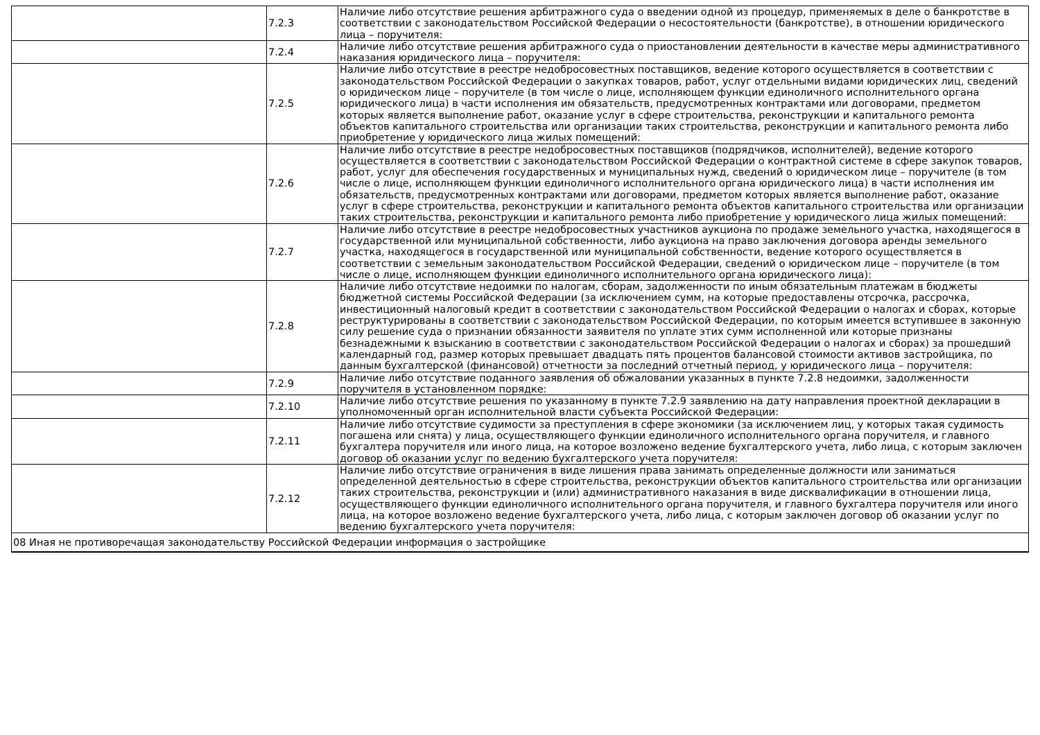| | 7.2.3 | Наличие либо отсутствие решения арбитражного суда о введении одной из процедур, применяемых в деле о банкротстве в соответствии с законодательством Российской Федерации о несостоятельности (банкротстве), в отношении юридического лица – поручителя: |
| | 7.2.4 | Наличие либо отсутствие решения арбитражного суда о приостановлении деятельности в качестве меры административного наказания юридического лица – поручителя: |
| | 7.2.5 | Наличие либо отсутствие в реестре недобросовестных поставщиков, ведение которого осуществляется в соответствии с законодательством Российской Федерации о закупках товаров, работ, услуг отдельными видами юридических лиц, сведений о юридическом лице – поручителе (в том числе о лице, исполняющем функции единоличного исполнительного органа юридического лица) в части исполнения им обязательств, предусмотренных контрактами или договорами, предметом которых является выполнение работ, оказание услуг в сфере строительства, реконструкции и капитального ремонта объектов капитального строительства или организации таких строительства, реконструкции и капитального ремонта либо приобретение у юридического лица жилых помещений: |
| | 7.2.6 | Наличие либо отсутствие в реестре недобросовестных поставщиков (подрядчиков, исполнителей), ведение которого осуществляется в соответствии с законодательством Российской Федерации о контрактной системе в сфере закупок товаров, работ, услуг для обеспечения государственных и муниципальных нужд, сведений о юридическом лице – поручителе (в том числе о лице, исполняющем функции единоличного исполнительного органа юридического лица) в части исполнения им обязательств, предусмотренных контрактами или договорами, предметом которых является выполнение работ, оказание услуг в сфере строительства, реконструкции и капитального ремонта объектов капитального строительства или организации таких строительства, реконструкции и капитального ремонта либо приобретение у юридического лица жилых помещений: |
| | 7.2.7 | Наличие либо отсутствие в реестре недобросовестных участников аукциона по продаже земельного участка, находящегося в государственной или муниципальной собственности, либо аукциона на право заключения договора аренды земельного участка, находящегося в государственной или муниципальной собственности, ведение которого осуществляется в соответствии с земельным законодательством Российской Федерации, сведений о юридическом лице – поручителе (в том числе о лице, исполняющем функции единоличного исполнительного органа юридического лица): |
| | 7.2.8 | Наличие либо отсутствие недоимки по налогам, сборам, задолженности по иным обязательным платежам в бюджеты бюджетной системы Российской Федерации (за исключением сумм, на которые предоставлены отсрочка, рассрочка, инвестиционный налоговый кредит в соответствии с законодательством Российской Федерации о налогах и сборах, которые реструктурированы в соответствии с законодательством Российской Федерации, по которым имеется вступившее в законную силу решение суда о признании обязанности заявителя по уплате этих сумм исполненной или которые признаны безнадежными к взысканию в соответствии с законодательством Российской Федерации о налогах и сборах) за прошедший календарный год, размер которых превышает двадцать пять процентов балансовой стоимости активов застройщика, по данным бухгалтерской (финансовой) отчетности за последний отчетный период, у юридического лица – поручителя: |
| | 7.2.9 | Наличие либо отсутствие поданного заявления об обжаловании указанных в пункте 7.2.8 недоимки, задолженности поручителя в установленном порядке: |
| | 7.2.10 | Наличие либо отсутствие решения по указанному в пункте 7.2.9 заявлению на дату направления проектной декларации в уполномоченный орган исполнительной власти субъекта Российской Федерации: |
| | 7.2.11 | Наличие либо отсутствие судимости за преступления в сфере экономики (за исключением лиц, у которых такая судимость погашена или снята) у лица, осуществляющего функции единоличного исполнительного органа поручителя, и главного бухгалтера поручителя или иного лица, на которое возложено ведение бухгалтерского учета, либо лица, с которым заключен договор об оказании услуг по ведению бухгалтерского учета поручителя: |
| | 7.2.12 | Наличие либо отсутствие ограничения в виде лишения права занимать определенные должности или заниматься определенной деятельностью в сфере строительства, реконструкции объектов капитального строительства или организации таких строительства, реконструкции и (или) административного наказания в виде дисквалификации в отношении лица, осуществляющего функции единоличного исполнительного органа поручителя, и главного бухгалтера поручителя или иного лица, на которое возложено ведение бухгалтерского учета, либо лица, с которым заключен договор об оказании услуг по ведению бухгалтерского учета поручителя: |
| 08 Иная не противоречащая законодательству Российской Федерации информация о застройщике | | |